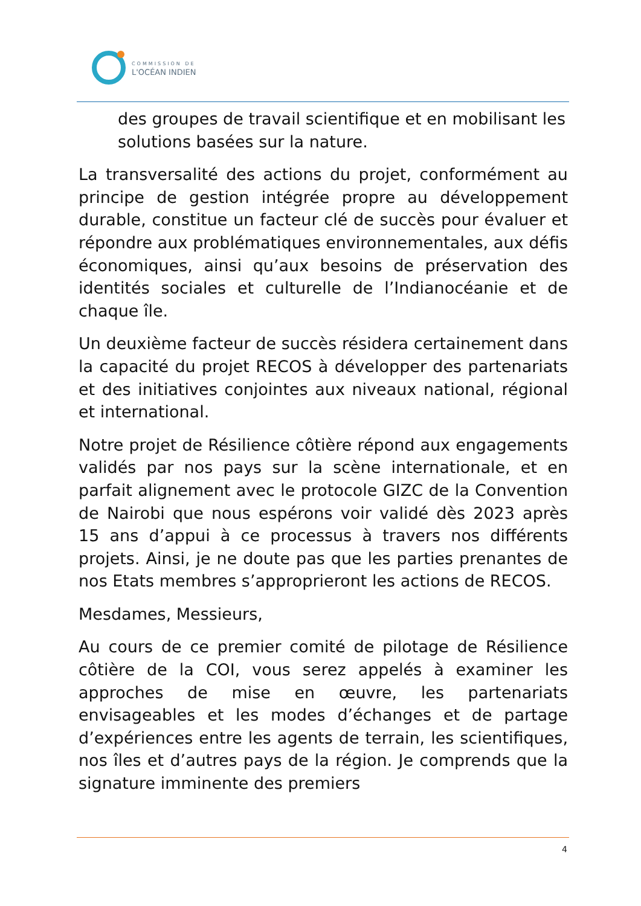COMMISSION DE
L'OCÉAN INDIEN
des groupes de travail scientifique et en mobilisant les solutions basées sur la nature.
La transversalité des actions du projet, conformément au principe de gestion intégrée propre au développement durable, constitue un facteur clé de succès pour évaluer et répondre aux problématiques environnementales, aux défis économiques, ainsi qu’aux besoins de préservation des identités sociales et culturelle de l’Indianocéanie et de chaque île.
Un deuxième facteur de succès résidera certainement dans la capacité du projet RECOS à développer des partenariats et des initiatives conjointes aux niveaux national, régional et international.
Notre projet de Résilience côtière répond aux engagements validés par nos pays sur la scène internationale, et en parfait alignement avec le protocole GIZC de la Convention de Nairobi que nous espérons voir validé dès 2023 après 15 ans d’appui à ce processus à travers nos différents projets. Ainsi, je ne doute pas que les parties prenantes de nos Etats membres s’approprieront les actions de RECOS.
Mesdames, Messieurs,
Au cours de ce premier comité de pilotage de Résilience côtière de la COI, vous serez appelés à examiner les approches de mise en œuvre, les partenariats envisageables et les modes d’échanges et de partage d’expériences entre les agents de terrain, les scientifiques, nos îles et d’autres pays de la région. Je comprends que la signature imminente des premiers
4